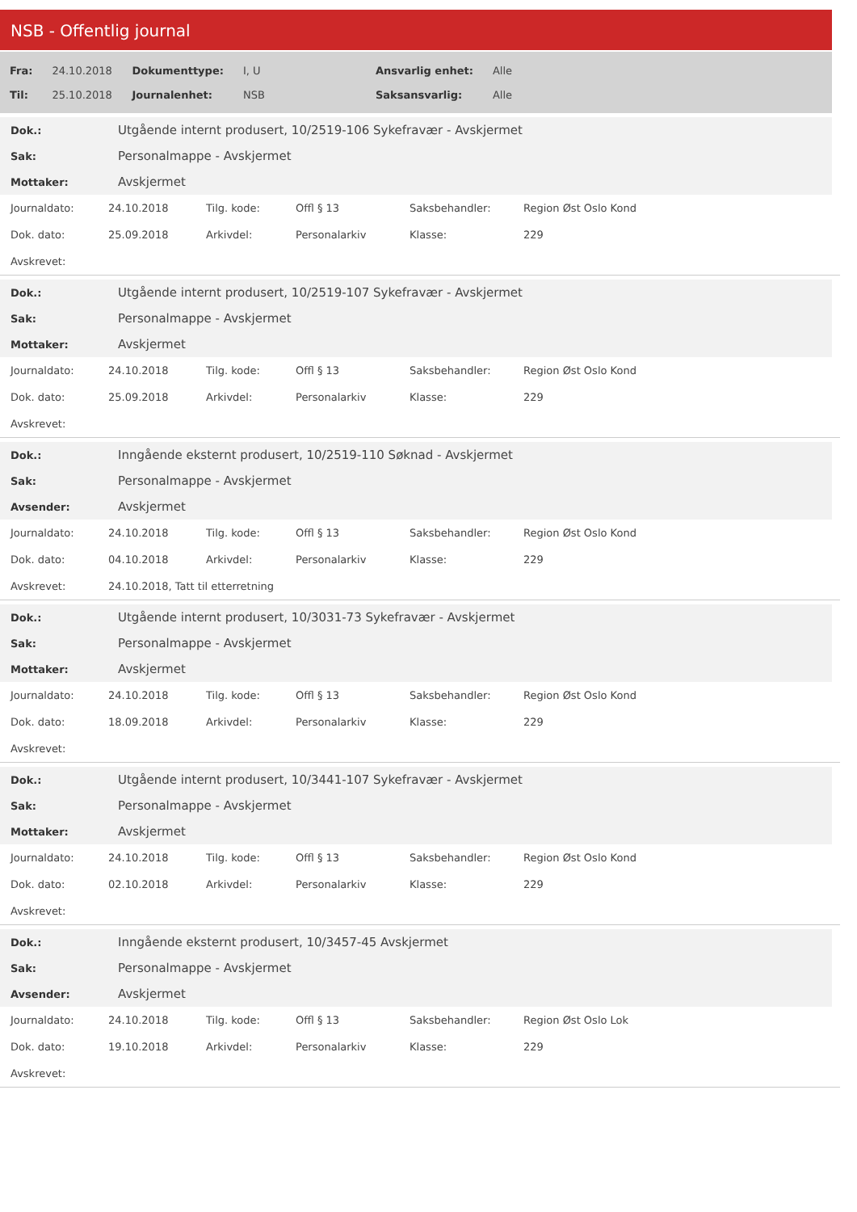NSB - Offentlig journal
| Fra: | 24.10.2018 | Dokumenttype: | I, U | Ansvarlig enhet: | Alle |
| Til: | 25.10.2018 | Journalenhet: | NSB | Saksansvarlig: | Alle |
| Dok.: | Utgående internt produsert, 10/2519-106 Sykefravær - Avskjermet |
| Sak: | Personalmappe - Avskjermet |
| Mottaker: | Avskjermet |
| Journaldato: | 24.10.2018 | Tilg. kode: | Offl § 13 | Saksbehandler: | Region Øst Oslo Kond |
| Dok. dato: | 25.09.2018 | Arkivdel: | Personalarkiv | Klasse: | 229 |
| Avskrevet: | | | | | |
| Dok.: | Utgående internt produsert, 10/2519-107 Sykefravær - Avskjermet |
| Sak: | Personalmappe - Avskjermet |
| Mottaker: | Avskjermet |
| Journaldato: | 24.10.2018 | Tilg. kode: | Offl § 13 | Saksbehandler: | Region Øst Oslo Kond |
| Dok. dato: | 25.09.2018 | Arkivdel: | Personalarkiv | Klasse: | 229 |
| Avskrevet: | | | | | |
| Dok.: | Inngående eksternt produsert, 10/2519-110 Søknad - Avskjermet |
| Sak: | Personalmappe - Avskjermet |
| Avsender: | Avskjermet |
| Journaldato: | 24.10.2018 | Tilg. kode: | Offl § 13 | Saksbehandler: | Region Øst Oslo Kond |
| Dok. dato: | 04.10.2018 | Arkivdel: | Personalarkiv | Klasse: | 229 |
| Avskrevet: | 24.10.2018, Tatt til etterretning | | | | |
| Dok.: | Utgående internt produsert, 10/3031-73 Sykefravær - Avskjermet |
| Sak: | Personalmappe - Avskjermet |
| Mottaker: | Avskjermet |
| Journaldato: | 24.10.2018 | Tilg. kode: | Offl § 13 | Saksbehandler: | Region Øst Oslo Kond |
| Dok. dato: | 18.09.2018 | Arkivdel: | Personalarkiv | Klasse: | 229 |
| Avskrevet: | | | | | |
| Dok.: | Utgående internt produsert, 10/3441-107 Sykefravær - Avskjermet |
| Sak: | Personalmappe - Avskjermet |
| Mottaker: | Avskjermet |
| Journaldato: | 24.10.2018 | Tilg. kode: | Offl § 13 | Saksbehandler: | Region Øst Oslo Kond |
| Dok. dato: | 02.10.2018 | Arkivdel: | Personalarkiv | Klasse: | 229 |
| Avskrevet: | | | | | |
| Dok.: | Inngående eksternt produsert, 10/3457-45 Avskjermet |
| Sak: | Personalmappe - Avskjermet |
| Avsender: | Avskjermet |
| Journaldato: | 24.10.2018 | Tilg. kode: | Offl § 13 | Saksbehandler: | Region Øst Oslo Lok |
| Dok. dato: | 19.10.2018 | Arkivdel: | Personalarkiv | Klasse: | 229 |
| Avskrevet: | | | | | |